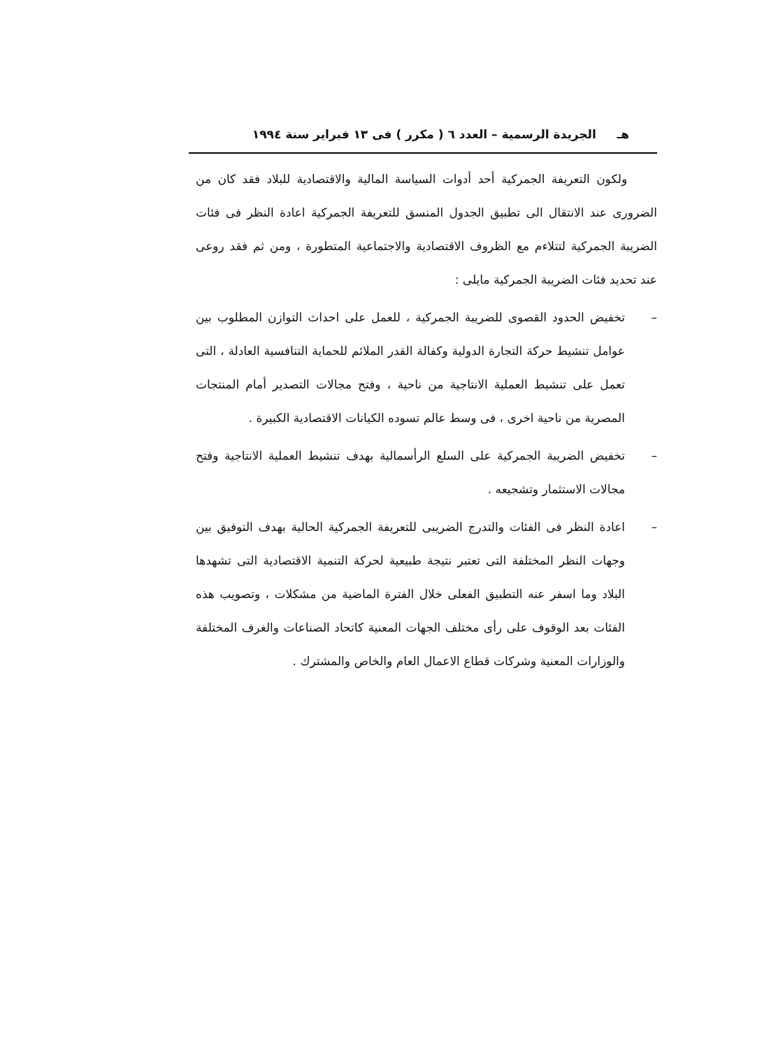هـ الجريدة الرسمية – العدد ٦ ( مكرر ) فى ١٣ فبراير سنة ١٩٩٤
ولكون التعريفة الجمركية أحد أدوات السياسة المالية والاقتصادية للبلاد فقد كان من الضرورى عند الانتقال الى تطبيق الجدول المنسق للتعريفة الجمركية اعادة النظر فى فئات الضريبة الجمركية لتتلاءم مع الظروف الاقتصادية والاجتماعية المتطورة ، ومن ثم فقد روعى عند تحديد فئات الضريبة الجمركية مايلى :
– تخفيض الحدود القصوى للضريبة الجمركية ، للعمل على احداث التوازن المطلوب بين عوامل تنشيط حركة التجارة الدولية وكفالة القدر الملائم للحماية التنافسية العادلة ، التى تعمل على تنشيط العملية الانتاجية من ناحية ، وفتح مجالات التصدير أمام المنتجات المصرية من ناحية اخرى ، فى وسط عالم تسوده الكيانات الاقتصادية الكبيرة .
– تخفيض الضريبة الجمركية على السلع الرأسمالية بهدف تنشيط العملية الانتاجية وفتح مجالات الاستثمار وتشجيعه .
– اعادة النظر فى الفئات والتدرج الضريبى للتعريفة الجمركية الحالية بهدف التوفيق بين وجهات النظر المختلفة التى تعتبر نتيجة طبيعية لحركة التنمية الاقتصادية التى تشهدها البلاد وما اسفر عنه التطبيق الفعلى خلال الفترة الماضية من مشكلات ، وتصويب هذه الفئات بعد الوقوف على رأى مختلف الجهات المعنية كاتحاد الصناعات والغرف المختلفة والوزارات المعنية وشركات قطاع الاعمال العام والخاص والمشترك .